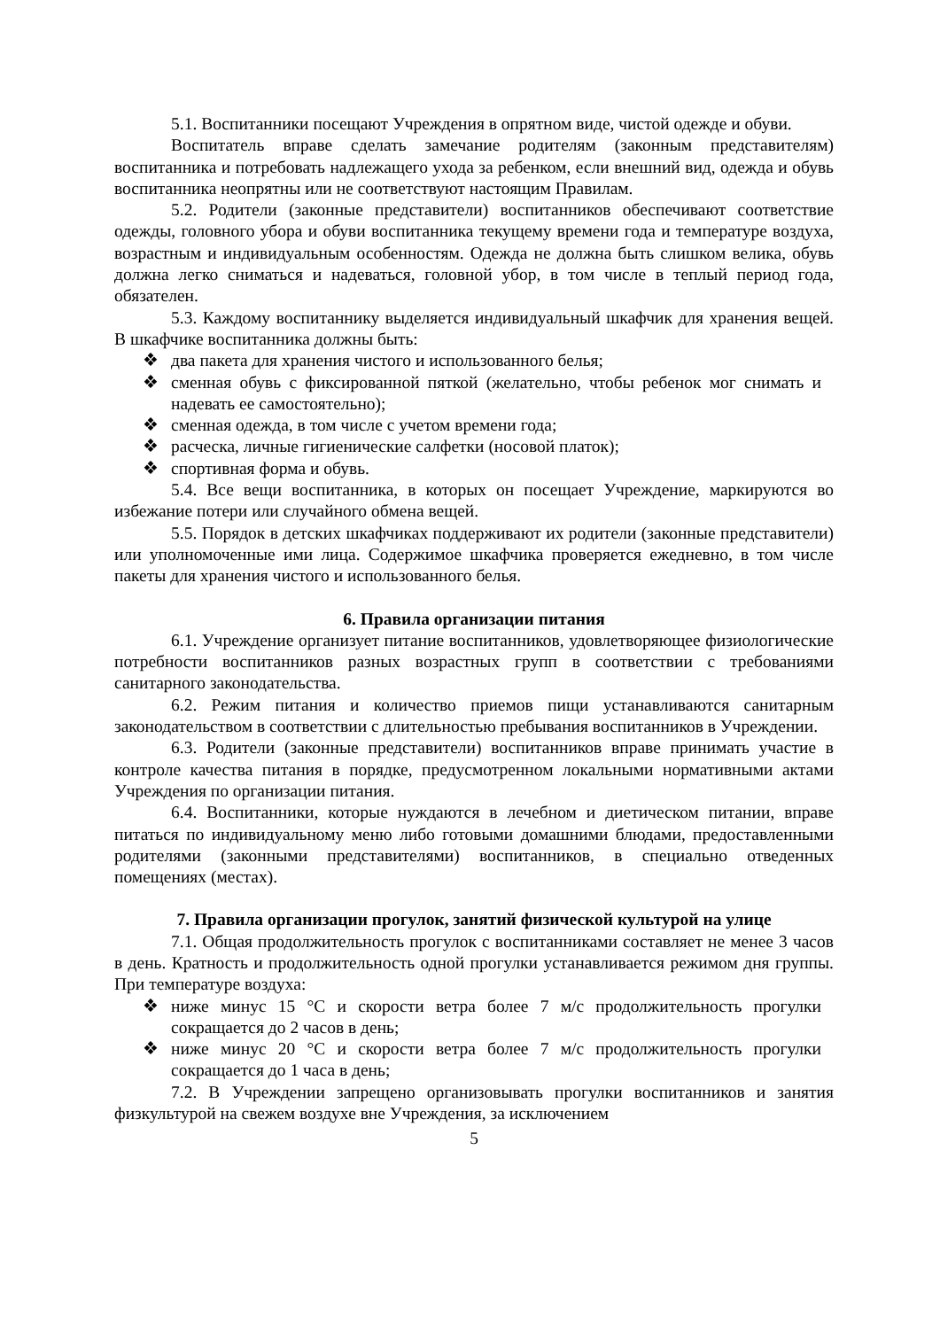5.1. Воспитанники посещают Учреждения в опрятном виде, чистой одежде и обуви.
Воспитатель вправе сделать замечание родителям (законным представителям) воспитанника и потребовать надлежащего ухода за ребенком, если внешний вид, одежда и обувь воспитанника неопрятны или не соответствуют настоящим Правилам.
5.2. Родители (законные представители) воспитанников обеспечивают соответствие одежды, головного убора и обуви воспитанника текущему времени года и температуре воздуха, возрастным и индивидуальным особенностям. Одежда не должна быть слишком велика, обувь должна легко сниматься и надеваться, головной убор, в том числе в теплый период года, обязателен.
5.3. Каждому воспитаннику выделяется индивидуальный шкафчик для хранения вещей. В шкафчике воспитанника должны быть:
❖ два пакета для хранения чистого и использованного белья;
❖ сменная обувь с фиксированной пяткой (желательно, чтобы ребенок мог снимать и надевать ее самостоятельно);
❖ сменная одежда, в том числе с учетом времени года;
❖ расческа, личные гигиенические салфетки (носовой платок);
❖ спортивная форма и обувь.
5.4. Все вещи воспитанника, в которых он посещает Учреждение, маркируются во избежание потери или случайного обмена вещей.
5.5. Порядок в детских шкафчиках поддерживают их родители (законные представители) или уполномоченные ими лица. Содержимое шкафчика проверяется ежедневно, в том числе пакеты для хранения чистого и использованного белья.
6. Правила организации питания
6.1. Учреждение организует питание воспитанников, удовлетворяющее физиологические потребности воспитанников разных возрастных групп в соответствии с требованиями санитарного законодательства.
6.2. Режим питания и количество приемов пищи устанавливаются санитарным законодательством в соответствии с длительностью пребывания воспитанников в Учреждении.
6.3. Родители (законные представители) воспитанников вправе принимать участие в контроле качества питания в порядке, предусмотренном локальными нормативными актами Учреждения по организации питания.
6.4. Воспитанники, которые нуждаются в лечебном и диетическом питании, вправе питаться по индивидуальному меню либо готовыми домашними блюдами, предоставленными родителями (законными представителями) воспитанников, в специально отведенных помещениях (местах).
7. Правила организации прогулок, занятий физической культурой на улице
7.1. Общая продолжительность прогулок с воспитанниками составляет не менее 3 часов в день. Кратность и продолжительность одной прогулки устанавливается режимом дня группы. При температуре воздуха:
❖ ниже минус 15 °C и скорости ветра более 7 м/с продолжительность прогулки сокращается до 2 часов в день;
❖ ниже минус 20 °C и скорости ветра более 7 м/с продолжительность прогулки сокращается до 1 часа в день;
7.2. В Учреждении запрещено организовывать прогулки воспитанников и занятия физкультурой на свежем воздухе вне Учреждения, за исключением
5